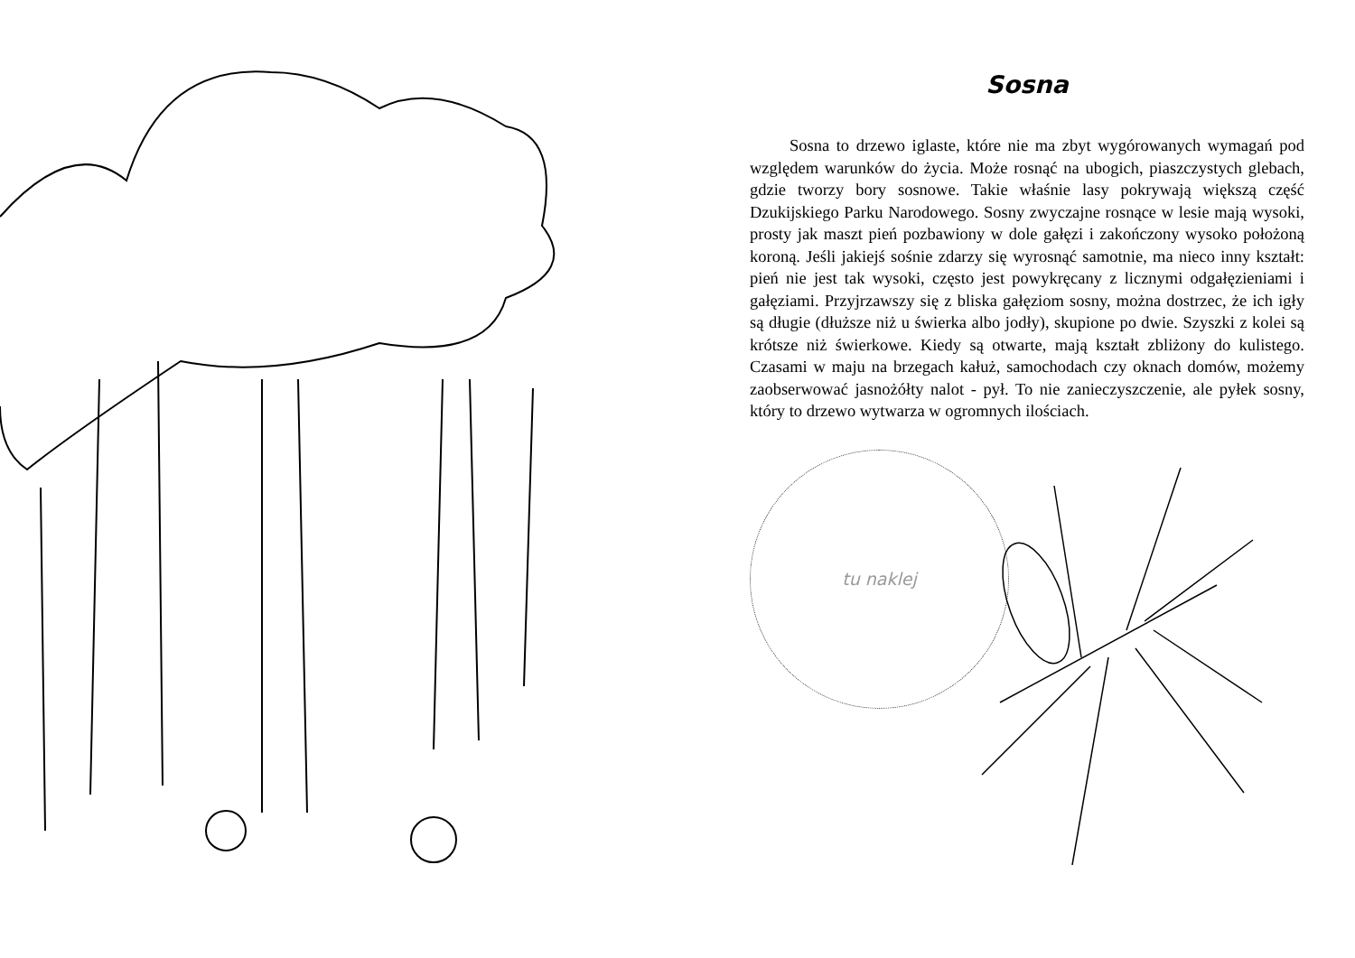Sosna
Sosna to drzewo iglaste, które nie ma zbyt wygórowanych wymagań pod względem warunków do życia. Może rosnąć na ubogich, piaszczystych glebach, gdzie tworzy bory sosnowe. Takie właśnie lasy pokrywają większą część Dzukijskiego Parku Narodowego. Sosny zwyczajne rosnące w lesie mają wysoki, prosty jak maszt pień pozbawiony w dole gałęzi i zakończony wysoko położoną koroną. Jeśli jakiejś sośnie zdarzy się wyrosnąć samotnie, ma nieco inny kształt: pień nie jest tak wysoki, często jest powykręcany z licznymi odgałęzieniami i gałęziami. Przyjrzawszy się z bliska gałęziom sosny, można dostrzec, że ich igły są długie (dłuższe niż u świerka albo jodły), skupione po dwie. Szyszki z kolei są krótsze niż świerkowe. Kiedy są otwarte, mają kształt zbliżony do kulistego. Czasami w maju na brzegach kałuż, samochodach czy oknach domów, możemy zaobserwować jasnożółty nalot - pył. To nie zanieczyszczenie, ale pyłek sosny, który to drzewo wytwarza w ogromnych ilościach.
tu naklej